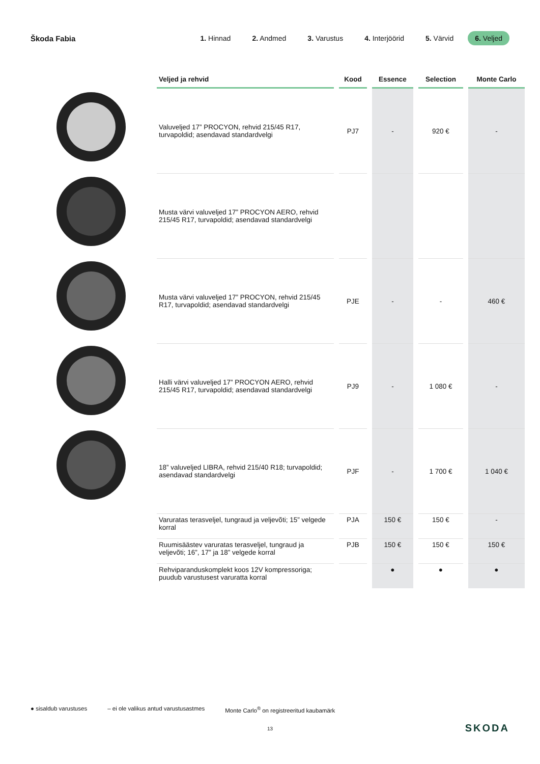Škoda Fabia
1. Hinnad 2. Andmed 3. Varustus 4. Interjöörid 5. Värvid 6. Veljed
| Veljed ja rehvid | Kood | Essence | Selection | Monte Carlo |
| --- | --- | --- | --- | --- |
| Valuveljed 17” PROCYON, rehvid 215/45 R17, turvapoldid; asendavad standardvelgi | PJ7 | - | 920 € | - |
| Musta värvi valuveljed 17” PROCYON AERO, rehvid 215/45 R17, turvapoldid; asendavad standardvelgi | | | | |
| Musta värvi valuveljed 17” PROCYON, rehvid 215/45 R17, turvapoldid; asendavad standardvelgi | PJE | - | - | 460 € |
| Halli värvi valuveljed 17” PROCYON AERO, rehvid 215/45 R17, turvapoldid; asendavad standardvelgi | PJ9 | - | 1 080 € | - |
| 18” valuveljed LIBRA, rehvid 215/40 R18; turvapoldid; asendavad standardvelgi | PJF | - | 1 700 € | 1 040 € |
| Varuratas terasveljel, tungraud ja veljevõti; 15” velgede korral | PJA | 150 € | 150 € | - |
| Ruumisäästev varuratas terasveljel, tungraud ja veljevõti; 16”, 17” ja 18” velgede korral | PJB | 150 € | 150 € | 150 € |
| Rehviparanduskomplekt koos 12V kompressoriga; puudub varustusest varuratta korral | | ● | ● | ● |
● sisaldub varustuses – ei ole valikus antud varustusastmes Monte Carlo<sup>®</sup> on registreeritud kaubamärk
13 SKODA